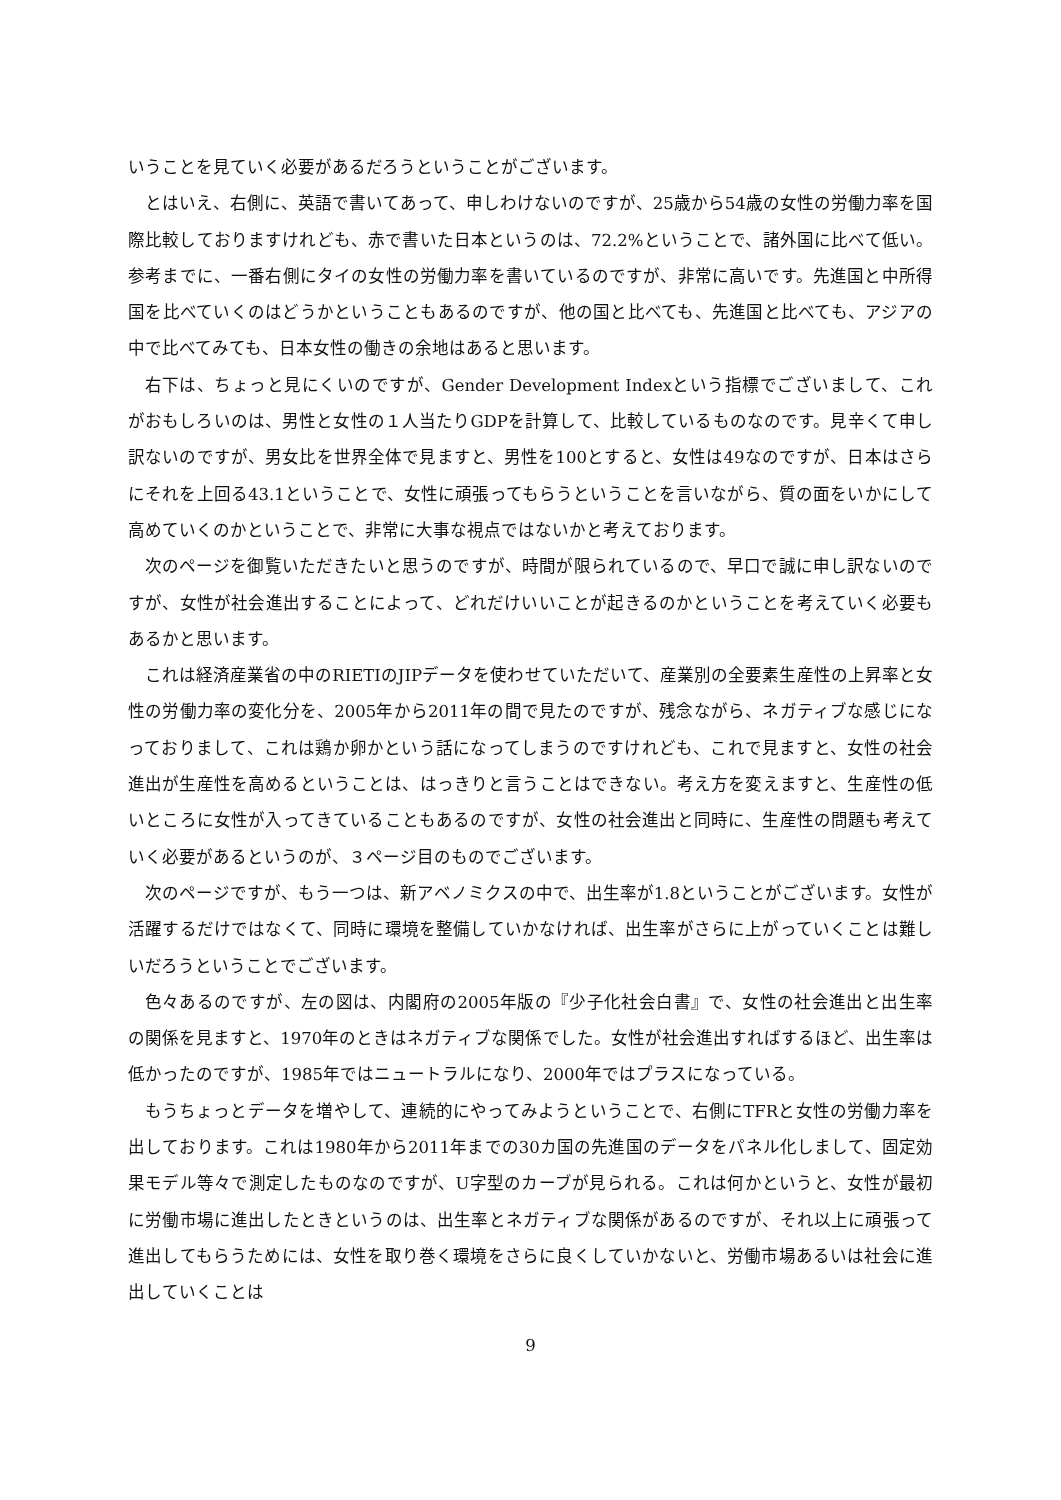いうことを見ていく必要があるだろうということがございます。
とはいえ、右側に、英語で書いてあって、申しわけないのですが、25歳から54歳の女性の労働力率を国際比較しておりますけれども、赤で書いた日本というのは、72.2%ということで、諸外国に比べて低い。参考までに、一番右側にタイの女性の労働力率を書いているのですが、非常に高いです。先進国と中所得国を比べていくのはどうかということもあるのですが、他の国と比べても、先進国と比べても、アジアの中で比べてみても、日本女性の働きの余地はあると思います。
右下は、ちょっと見にくいのですが、Gender Development Indexという指標でございまして、これがおもしろいのは、男性と女性の１人当たりGDPを計算して、比較しているものなのです。見辛くて申し訳ないのですが、男女比を世界全体で見ますと、男性を100とすると、女性は49なのですが、日本はさらにそれを上回る43.1ということで、女性に頑張ってもらうということを言いながら、質の面をいかにして高めていくのかということで、非常に大事な視点ではないかと考えております。
次のページを御覧いただきたいと思うのですが、時間が限られているので、早口で誠に申し訳ないのですが、女性が社会進出することによって、どれだけいいことが起きるのかということを考えていく必要もあるかと思います。
これは経済産業省の中のRIETIのJIPデータを使わせていただいて、産業別の全要素生産性の上昇率と女性の労働力率の変化分を、2005年から2011年の間で見たのですが、残念ながら、ネガティブな感じになっておりまして、これは鶏か卵かという話になってしまうのですけれども、これで見ますと、女性の社会進出が生産性を高めるということは、はっきりと言うことはできない。考え方を変えますと、生産性の低いところに女性が入ってきていることもあるのですが、女性の社会進出と同時に、生産性の問題も考えていく必要があるというのが、３ページ目のものでございます。
次のページですが、もう一つは、新アベノミクスの中で、出生率が1.8ということがございます。女性が活躍するだけではなくて、同時に環境を整備していかなければ、出生率がさらに上がっていくことは難しいだろうということでございます。
色々あるのですが、左の図は、内閣府の2005年版の『少子化社会白書』で、女性の社会進出と出生率の関係を見ますと、1970年のときはネガティブな関係でした。女性が社会進出すればするほど、出生率は低かったのですが、1985年ではニュートラルになり、2000年ではプラスになっている。
もうちょっとデータを増やして、連続的にやってみようということで、右側にTFRと女性の労働力率を出しております。これは1980年から2011年までの30カ国の先進国のデータをパネル化しまして、固定効果モデル等々で測定したものなのですが、U字型のカーブが見られる。これは何かというと、女性が最初に労働市場に進出したときというのは、出生率とネガティブな関係があるのですが、それ以上に頑張って進出してもらうためには、女性を取り巻く環境をさらに良くしていかないと、労働市場あるいは社会に進出していくことは
9